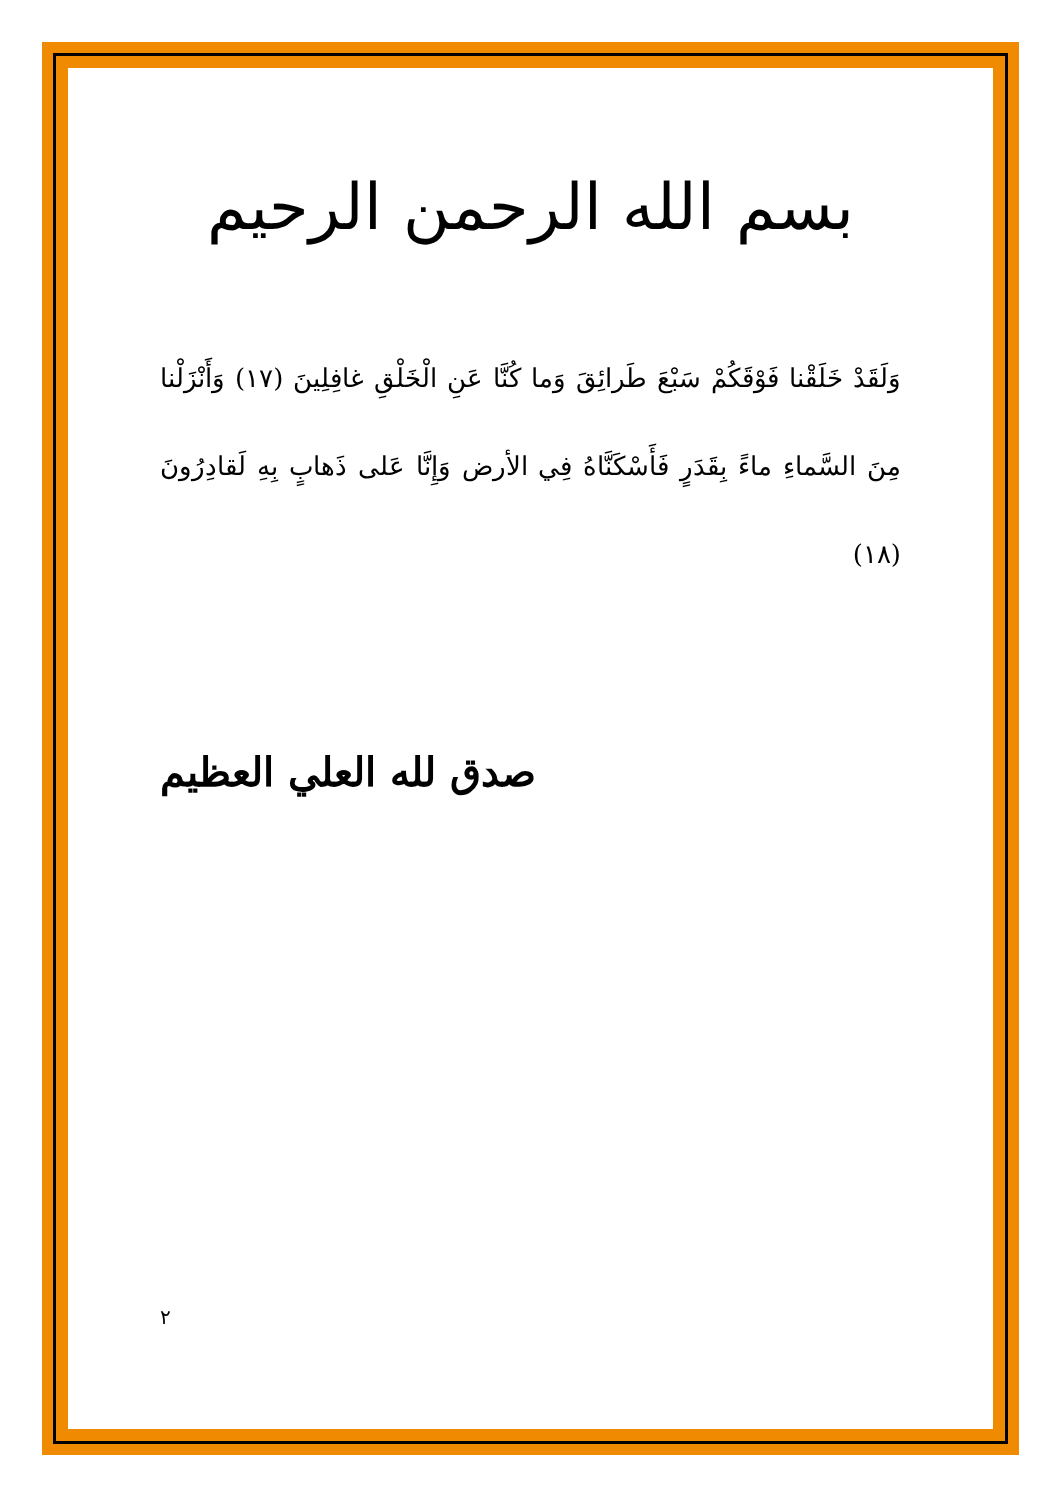بسم الله الرحمن الرحيم
وَلَقَدْ خَلَقْنا فَوْقَكُمْ سَبْعَ طَرائِقَ وَما كُنَّا عَنِ الْخَلْقِ غافِلِينَ (١٧) وَأَنْزَلْنا مِنَ السَّماءِ ماءً بِقَدَرٍ فَأَسْكَنَّاهُ فِي الأرض وَإِنَّا عَلى ذَهابٍ بِهِ لَقادِرُونَ (١٨)
صدق لله العلي العظيم
٢